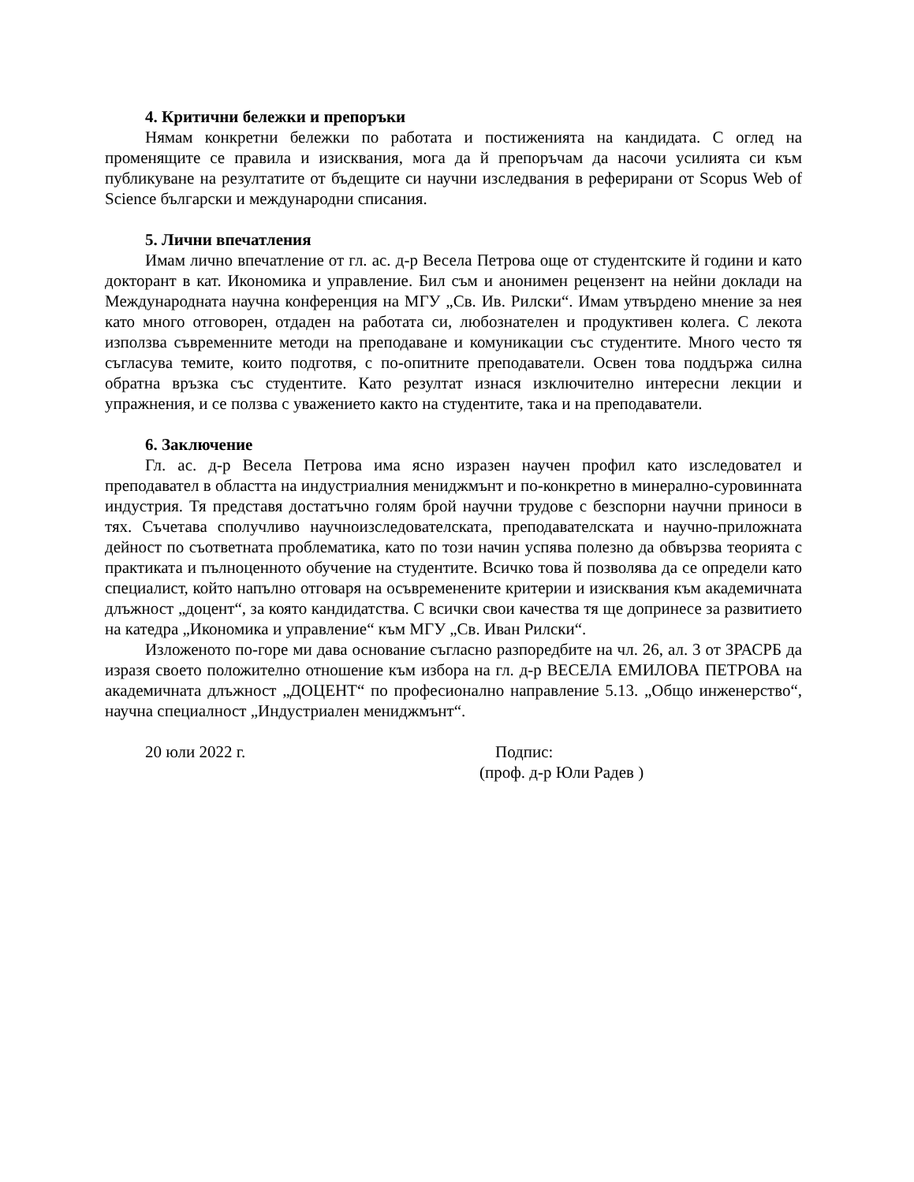4. Критични бележки и препоръки
Нямам конкретни бележки по работата и постиженията на кандидата. С оглед на променящите се правила и изисквания, мога да й препоръчам да насочи усилията си към публикуване на резултатите от бъдещите си научни изследвания в реферирани от Scopus Web of Science български и международни списания.
5. Лични впечатления
Имам лично впечатление от гл. ас. д-р Весела Петрова още от студентските й години и като докторант в кат. Икономика и управление. Бил съм и анонимен рецензент на нейни доклади на Международната научна конференция на МГУ „Св. Ив. Рилски“. Имам утвърдено мнение за нея като много отговорен, отдаден на работата си, любознателен и продуктивен колега. С лекота използва съвременните методи на преподаване и комуникации със студентите. Много често тя съгласува темите, които подготвя, с по-опитните преподаватели. Освен това поддържа силна обратна връзка със студентите. Като резултат изнася изключително интересни лекции и упражнения, и се ползва с уважението както на студентите, така и на преподаватели.
6. Заключение
Гл. ас. д-р Весела Петрова има ясно изразен научен профил като изследовател и преподавател в областта на индустриалния мениджмънт и по-конкретно в минерално-суровинната индустрия. Тя представя достатъчно голям брой научни трудове с безспорни научни приноси в тях. Съчетава сполучливо научноизследователската, преподавателската и научно-приложната дейност по съответната проблематика, като по този начин успява полезно да обвързва теорията с практиката и пълноценното обучение на студентите. Всичко това й позволява да се определи като специалист, който напълно отговаря на осъвременените критерии и изисквания към академичната длъжност „доцент“, за която кандидатства. С всички свои качества тя ще допринесе за развитието на катедра „Икономика и управление“ към МГУ „Св. Иван Рилски“.
Изложеното по-горе ми дава основание съгласно разпоредбите на чл. 26, ал. 3 от ЗРАСРБ да изразя своето положително отношение към избора на гл. д-р ВЕСЕЛА ЕМИЛОВА ПЕТРОВА на академичната длъжност „ДОЦЕНТ“ по професионално направление 5.13. „Общо инженерство“, научна специалност „Индустриален мениджмънт“.
20 юли 2022 г. Подпис:
(проф. д-р Юли Радев )